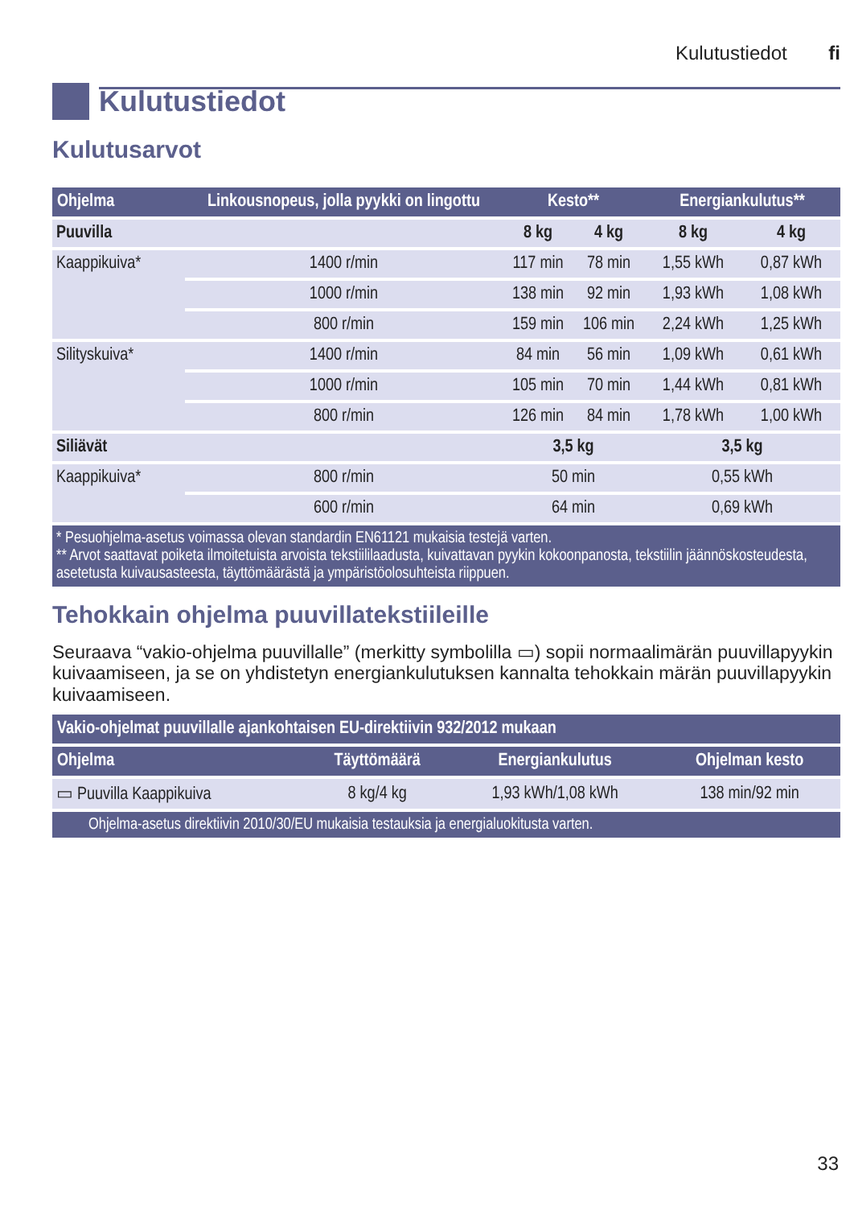Kulutustiedot fi
Kulutustiedot
Kulutusarvot
| Ohjelma | Linkousnopeus, jolla pyykki on lingottu | Kesto** | | Energiankulutus** | |
| --- | --- | --- | --- | --- | --- |
| Puuvilla | | 8 kg | 4 kg | 8 kg | 4 kg |
| Kaappikuiva* | 1400 r/min | 117 min | 78 min | 1,55 kWh | 0,87 kWh |
| | 1000 r/min | 138 min | 92 min | 1,93 kWh | 1,08 kWh |
| | 800 r/min | 159 min | 106 min | 2,24 kWh | 1,25 kWh |
| Silityskuiva* | 1400 r/min | 84 min | 56 min | 1,09 kWh | 0,61 kWh |
| | 1000 r/min | 105 min | 70 min | 1,44 kWh | 0,81 kWh |
| | 800 r/min | 126 min | 84 min | 1,78 kWh | 1,00 kWh |
| Siliävät | | 3,5 kg | | 3,5 kg | |
| Kaappikuiva* | 800 r/min | 50 min | | 0,55 kWh | |
| | 600 r/min | 64 min | | 0,69 kWh | |
| * Pesuohjelma-asetus voimassa olevan standardin EN61121 mukaisia testejä varten. ** Arvot saattavat poiketa ilmoitetuista arvoista tekstiililaadusta, kuivattavan pyykin kokoonpanosta, tekstiilin jäännöskosteudesta, asetetusta kuivausasteesta, täyttömäärästä ja ympäristöolosuhteista riippuen. | | | | | |
Tehokkain ohjelma puuvillatekstiileille
Seuraava “vakio-ohjelma puuvillalle” (merkitty symbolilla ▭) sopii normaalimärän puuvillapyykin kuivaamiseen, ja se on yhdistetyn energiankulutuksen kannalta tehokkain märän puuvillapyykin kuivaamiseen.
| Vakio-ohjelmat puuvillalle ajankohtaisen EU-direktiivin 932/2012 mukaan | | | |
| --- | --- | --- | --- |
| Ohjelma | Täyttömäärä | Energiankulutus | Ohjelman kesto |
| ▭ Puuvilla Kaappikuiva | 8 kg/4 kg | 1,93 kWh/1,08 kWh | 138 min/92 min |
| Ohjelma-asetus direktiivin 2010/30/EU mukaisia testauksia ja energialuokitusta varten. | | | |
33